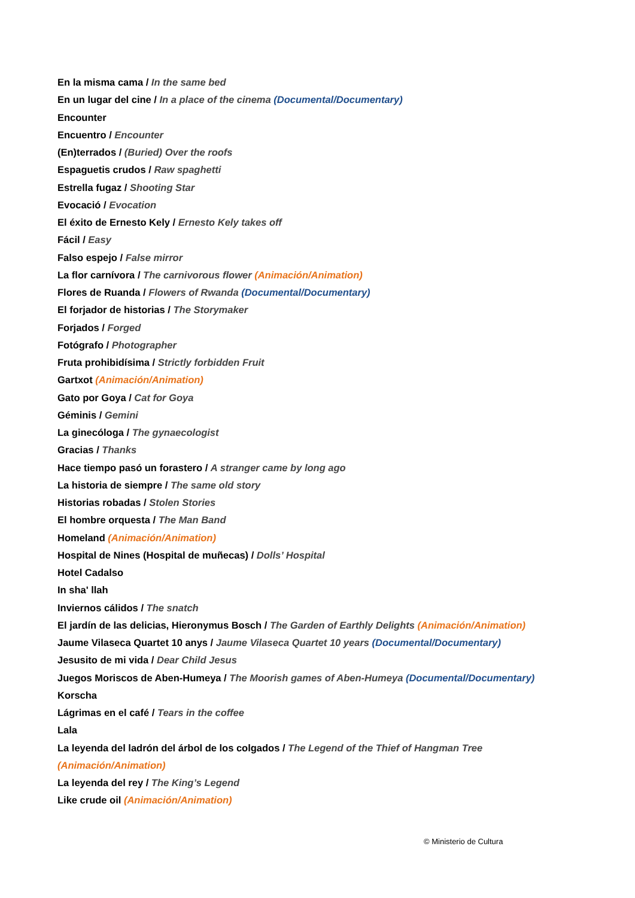En la misma cama / In the same bed
En un lugar del cine / In a place of the cinema (Documental/Documentary)
Encounter
Encuentro / Encounter
(En)terrados / (Buried) Over the roofs
Espaguetis crudos / Raw spaghetti
Estrella fugaz / Shooting Star
Evocació / Evocation
El éxito de Ernesto Kely / Ernesto Kely takes off
Fácil / Easy
Falso espejo / False mirror
La flor carnívora / The carnivorous flower (Animación/Animation)
Flores de Ruanda / Flowers of Rwanda (Documental/Documentary)
El forjador de historias / The Storymaker
Forjados / Forged
Fotógrafo / Photographer
Fruta prohibidísima / Strictly forbidden Fruit
Gartxot (Animación/Animation)
Gato por Goya / Cat for Goya
Géminis / Gemini
La ginecóloga / The gynaecologist
Gracias / Thanks
Hace tiempo pasó un forastero / A stranger came by long ago
La historia de siempre / The same old story
Historias robadas / Stolen Stories
El hombre orquesta / The Man Band
Homeland (Animación/Animation)
Hospital de Nines (Hospital de muñecas) / Dolls’ Hospital
Hotel Cadalso
In sha' llah
Inviernos cálidos / The snatch
El jardín de las delicias, Hieronymus Bosch / The Garden of Earthly Delights (Animación/Animation)
Jaume Vilaseca Quartet 10 anys / Jaume Vilaseca Quartet 10 years (Documental/Documentary)
Jesusito de mi vida / Dear Child Jesus
Juegos Moriscos de Aben-Humeya / The Moorish games of Aben-Humeya (Documental/Documentary)
Korscha
Lágrimas en el café / Tears in the coffee
Lala
La leyenda del ladrón del árbol de los colgados / The Legend of the Thief of Hangman Tree
(Animación/Animation)
La leyenda del rey / The King’s Legend
Like crude oil (Animación/Animation)
© Ministerio de Cultura